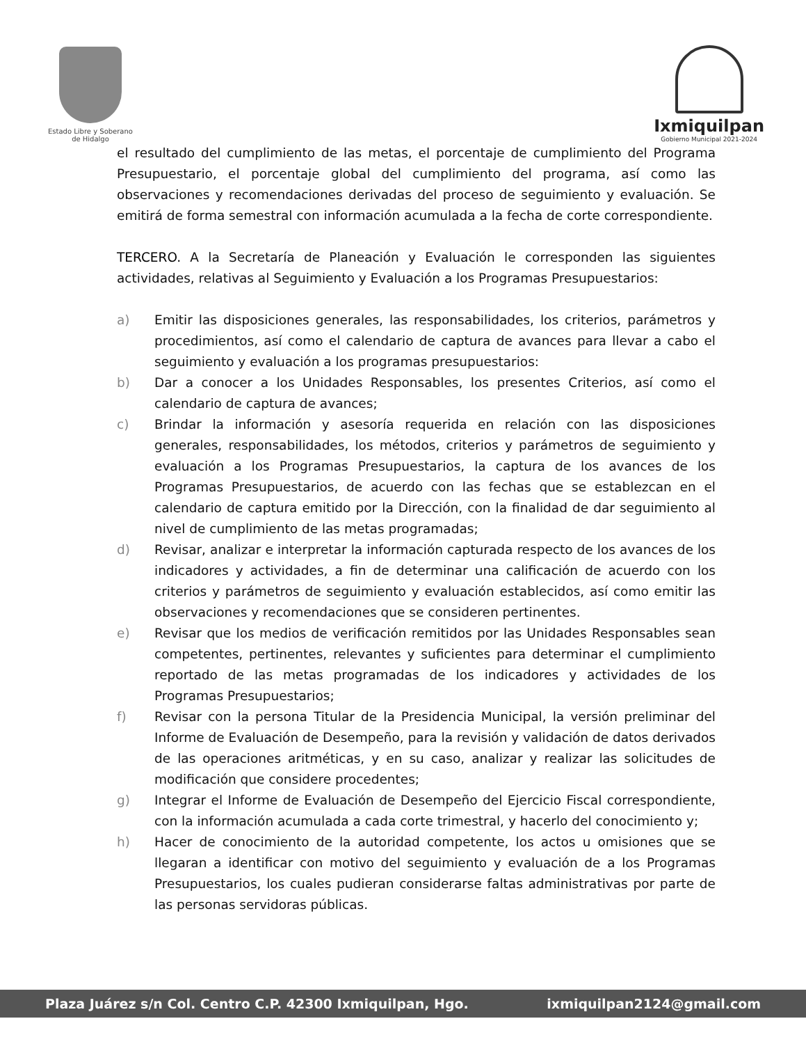Estado Libre y Soberano
de Hidalgo
Ixmiquilpan
Gobierno Municipal 2021-2024
el resultado del cumplimiento de las metas, el porcentaje de cumplimiento del Programa Presupuestario, el porcentaje global del cumplimiento del programa, así como las observaciones y recomendaciones derivadas del proceso de seguimiento y evaluación. Se emitirá de forma semestral con información acumulada a la fecha de corte correspondiente.
TERCERO. A la Secretaría de Planeación y Evaluación le corresponden las siguientes actividades, relativas al Seguimiento y Evaluación a los Programas Presupuestarios:
a) Emitir las disposiciones generales, las responsabilidades, los criterios, parámetros y procedimientos, así como el calendario de captura de avances para llevar a cabo el seguimiento y evaluación a los programas presupuestarios:
b) Dar a conocer a los Unidades Responsables, los presentes Criterios, así como el calendario de captura de avances;
c) Brindar la información y asesoría requerida en relación con las disposiciones generales, responsabilidades, los métodos, criterios y parámetros de seguimiento y evaluación a los Programas Presupuestarios, la captura de los avances de los Programas Presupuestarios, de acuerdo con las fechas que se establezcan en el calendario de captura emitido por la Dirección, con la finalidad de dar seguimiento al nivel de cumplimiento de las metas programadas;
d) Revisar, analizar e interpretar la información capturada respecto de los avances de los indicadores y actividades, a fin de determinar una calificación de acuerdo con los criterios y parámetros de seguimiento y evaluación establecidos, así como emitir las observaciones y recomendaciones que se consideren pertinentes.
e) Revisar que los medios de verificación remitidos por las Unidades Responsables sean competentes, pertinentes, relevantes y suficientes para determinar el cumplimiento reportado de las metas programadas de los indicadores y actividades de los Programas Presupuestarios;
f) Revisar con la persona Titular de la Presidencia Municipal, la versión preliminar del Informe de Evaluación de Desempeño, para la revisión y validación de datos derivados de las operaciones aritméticas, y en su caso, analizar y realizar las solicitudes de modificación que considere procedentes;
g) Integrar el Informe de Evaluación de Desempeño del Ejercicio Fiscal correspondiente, con la información acumulada a cada corte trimestral, y hacerlo del conocimiento y;
h) Hacer de conocimiento de la autoridad competente, los actos u omisiones que se llegaran a identificar con motivo del seguimiento y evaluación de a los Programas Presupuestarios, los cuales pudieran considerarse faltas administrativas por parte de las personas servidoras públicas.
Plaza Juárez s/n Col. Centro C.P. 42300 Ixmiquilpan, Hgo. ixmiquilpan2124@gmail.com